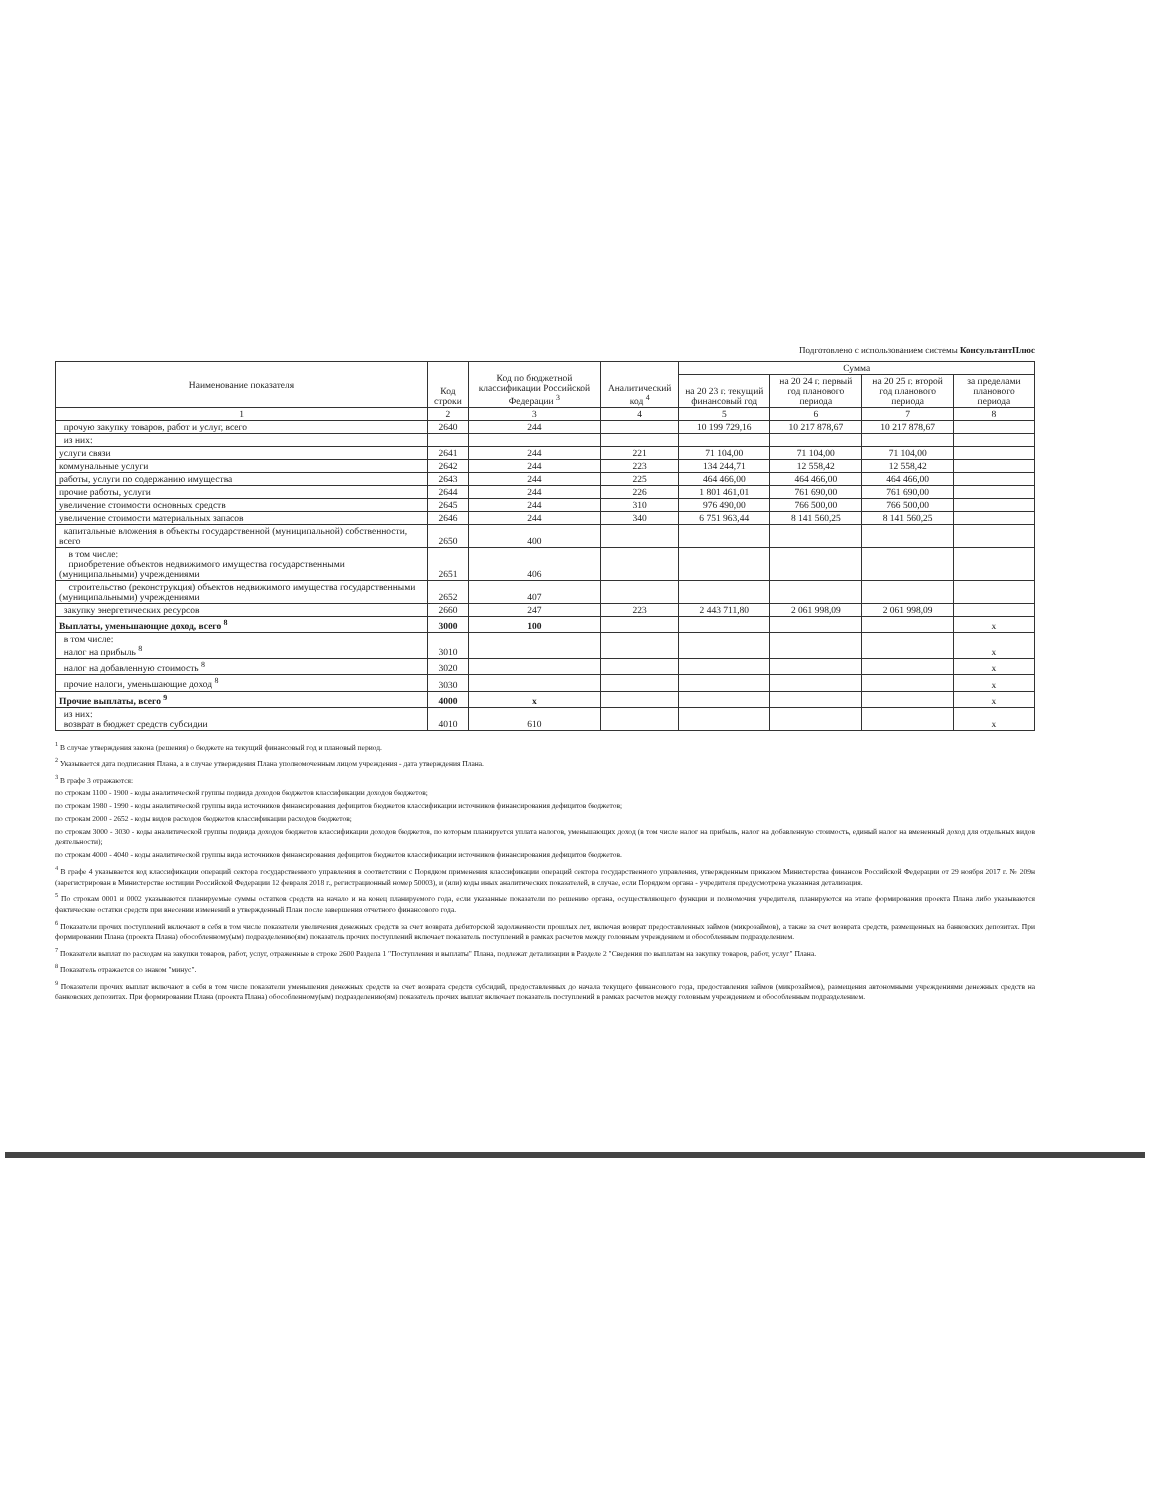Подготовлено с использованием системы КонсультантПлюс
| Наименование показателя | Код строки | Код по бюджетной классификации Российской Федерации <sup>3</sup> | Аналитический код <sup>4</sup> | Сумма | | | |
| --- | --- | --- | --- | --- | --- | --- | --- |
| | | | | на 20 23 г. текущий финансовый год | на 20 24 г. первый год планового периода | на 20 25 г. второй год планового периода | за пределами планового периода |
| 1 | 2 | 3 | 4 | 5 | 6 | 7 | 8 |
| прочую закупку товаров, работ и услуг, всего | 2640 | 244 | | 10 199 729,16 | 10 217 878,67 | 10 217 878,67 | |
| из них: | | | | | | | |
| услуги связи | 2641 | 244 | 221 | 71 104,00 | 71 104,00 | 71 104,00 | |
| коммунальные услуги | 2642 | 244 | 223 | 134 244,71 | 12 558,42 | 12 558,42 | |
| работы, услуги по содержанию имущества | 2643 | 244 | 225 | 464 466,00 | 464 466,00 | 464 466,00 | |
| прочие работы, услуги | 2644 | 244 | 226 | 1 801 461,01 | 761 690,00 | 761 690,00 | |
| увеличение стоимости основных средств | 2645 | 244 | 310 | 976 490,00 | 766 500,00 | 766 500,00 | |
| увеличение стоимости материальных запасов | 2646 | 244 | 340 | 6 751 963,44 | 8 141 560,25 | 8 141 560,25 | |
| капитальные вложения в объекты государственной (муниципальной) собственности, всего | 2650 | 400 | | | | | |
| в том числе: приобретение объектов недвижимого имущества государственными (муниципальными) учреждениями | 2651 | 406 | | | | | |
| строительство (реконструкция) объектов недвижимого имущества государственными (муниципальными) учреждениями | 2652 | 407 | | | | | |
| закупку энергетических ресурсов | 2660 | 247 | 223 | 2 443 711,80 | 2 061 998,09 | 2 061 998,09 | |
| Выплаты, уменьшающие доход, всего <sup>8</sup> | 3000 | 100 | | | | | x |
| в том числе: налог на прибыль <sup>8</sup> | 3010 | | | | | | x |
| налог на добавленную стоимость <sup>8</sup> | 3020 | | | | | | x |
| прочие налоги, уменьшающие доход <sup>8</sup> | 3030 | | | | | | x |
| Прочие выплаты, всего <sup>9</sup> | 4000 | x | | | | | x |
| из них: возврат в бюджет средств субсидии | 4010 | 610 | | | | | x |
<sup>1</sup> В случае утверждения закона (решения) о бюджете на текущий финансовый год и плановый период.
<sup>2</sup> Указывается дата подписания Плана, а в случае утверждения Плана уполномоченным лицом учреждения - дата утверждения Плана.
<sup>3</sup> В графе 3 отражаются:
по строкам 1100 - 1900 - коды аналитической группы подвида доходов бюджетов классификации доходов бюджетов;
по строкам 1980 - 1990 - коды аналитической группы вида источников финансирования дефицитов бюджетов классификации источников финансирования дефицитов бюджетов;
по строкам 2000 - 2652 - коды видов расходов бюджетов классификации расходов бюджетов;
по строкам 3000 - 3030 - коды аналитической группы подвида доходов бюджетов классификации доходов бюджетов, по которым планируется уплата налогов, уменьшающих доход (в том числе налог на прибыль, налог на добавленную стоимость, единый налог на вмененный доход для отдельных видов деятельности);
по строкам 4000 - 4040 - коды аналитической группы вида источников финансирования дефицитов бюджетов классификации источников финансирования дефицитов бюджетов.
<sup>4</sup> В графе 4 указывается код классификации операций сектора государственного управления в соответствии с Порядком применения классификации операций сектора государственного управления, утвержденным приказом Министерства финансов Российской Федерации от 29 ноября 2017 г. № 209н (зарегистрирован в Министерстве юстиции Российской Федерации 12 февраля 2018 г., регистрационный номер 50003), и (или) коды иных аналитических показателей, в случае, если Порядком органа - учредителя предусмотрена указанная детализация.
<sup>5</sup> По строкам 0001 и 0002 указываются планируемые суммы остатков средств на начало и на конец планируемого года, если указанные показатели по решению органа, осуществляющего функции и полномочия учредителя, планируются на этапе формирования проекта Плана либо указываются фактические остатки средств при внесении изменений в утвержденный План после завершения отчетного финансового года.
<sup>6</sup> Показатели прочих поступлений включают в себя в том числе показатели увеличения денежных средств за счет возврата дебиторской задолженности прошлых лет, включая возврат предоставленных займов (микрозаймов), а также за счет возврата средств, размещенных на банковских депозитах. При формировании Плана (проекта Плана) обособленному(ым) подразделению(ям) показатель прочих поступлений включает показатель поступлений в рамках расчетов между головным учреждением и обособленным подразделением.
<sup>7</sup> Показатели выплат по расходам на закупки товаров, работ, услуг, отраженные в строке 2600 Раздела 1 "Поступления и выплаты" Плана, подлежат детализации в Разделе 2 "Сведения по выплатам на закупку товаров, работ, услуг" Плана.
<sup>8</sup> Показатель отражается со знаком "минус".
<sup>9</sup> Показатели прочих выплат включают в себя в том числе показатели уменьшения денежных средств за счет возврата средств субсидий, предоставленных до начала текущего финансового года, предоставления займов (микрозаймов), размещения автономными учреждениями денежных средств на банковских депозитах. При формировании Плана (проекта Плана) обособленному(ым) подразделению(ям) показатель прочих выплат включает показатель поступлений в рамках расчетов между головным учреждением и обособленным подразделением.